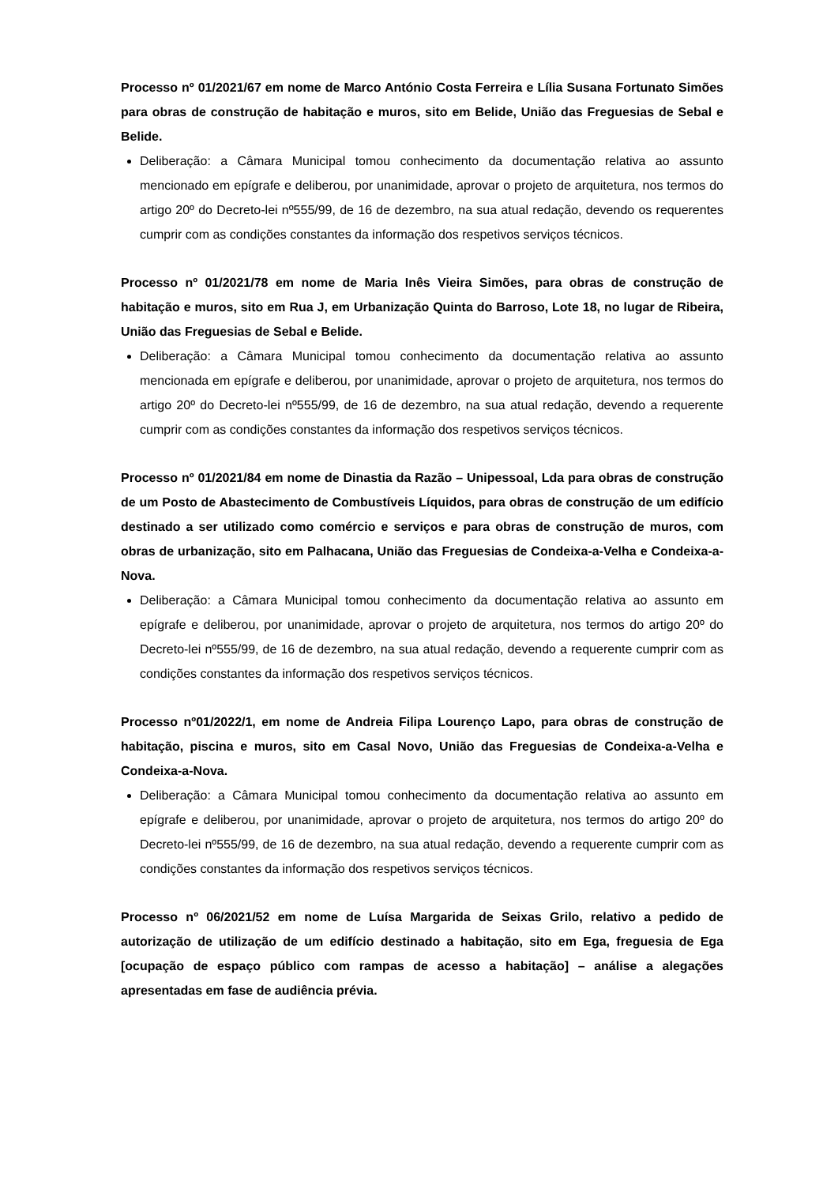Processo nº 01/2021/67 em nome de Marco António Costa Ferreira e Lília Susana Fortunato Simões para obras de construção de habitação e muros, sito em Belide, União das Freguesias de Sebal e Belide.
Deliberação: a Câmara Municipal tomou conhecimento da documentação relativa ao assunto mencionado em epígrafe e deliberou, por unanimidade, aprovar o projeto de arquitetura, nos termos do artigo 20º do Decreto-lei nº555/99, de 16 de dezembro, na sua atual redação, devendo os requerentes cumprir com as condições constantes da informação dos respetivos serviços técnicos.
Processo nº 01/2021/78 em nome de Maria Inês Vieira Simões, para obras de construção de habitação e muros, sito em Rua J, em Urbanização Quinta do Barroso, Lote 18, no lugar de Ribeira, União das Freguesias de Sebal e Belide.
Deliberação: a Câmara Municipal tomou conhecimento da documentação relativa ao assunto mencionada em epígrafe e deliberou, por unanimidade, aprovar o projeto de arquitetura, nos termos do artigo 20º do Decreto-lei nº555/99, de 16 de dezembro, na sua atual redação, devendo a requerente cumprir com as condições constantes da informação dos respetivos serviços técnicos.
Processo nº 01/2021/84 em nome de Dinastia da Razão – Unipessoal, Lda para obras de construção de um Posto de Abastecimento de Combustíveis Líquidos, para obras de construção de um edifício destinado a ser utilizado como comércio e serviços e para obras de construção de muros, com obras de urbanização, sito em Palhacana, União das Freguesias de Condeixa-a-Velha e Condeixa-a-Nova.
Deliberação: a Câmara Municipal tomou conhecimento da documentação relativa ao assunto em epígrafe e deliberou, por unanimidade, aprovar o projeto de arquitetura, nos termos do artigo 20º do Decreto-lei nº555/99, de 16 de dezembro, na sua atual redação, devendo a requerente cumprir com as condições constantes da informação dos respetivos serviços técnicos.
Processo nº01/2022/1, em nome de Andreia Filipa Lourenço Lapo, para obras de construção de habitação, piscina e muros, sito em Casal Novo, União das Freguesias de Condeixa-a-Velha e Condeixa-a-Nova.
Deliberação: a Câmara Municipal tomou conhecimento da documentação relativa ao assunto em epígrafe e deliberou, por unanimidade, aprovar o projeto de arquitetura, nos termos do artigo 20º do Decreto-lei nº555/99, de 16 de dezembro, na sua atual redação, devendo a requerente cumprir com as condições constantes da informação dos respetivos serviços técnicos.
Processo nº 06/2021/52 em nome de Luísa Margarida de Seixas Grilo, relativo a pedido de autorização de utilização de um edifício destinado a habitação, sito em Ega, freguesia de Ega [ocupação de espaço público com rampas de acesso a habitação] – análise a alegações apresentadas em fase de audiência prévia.